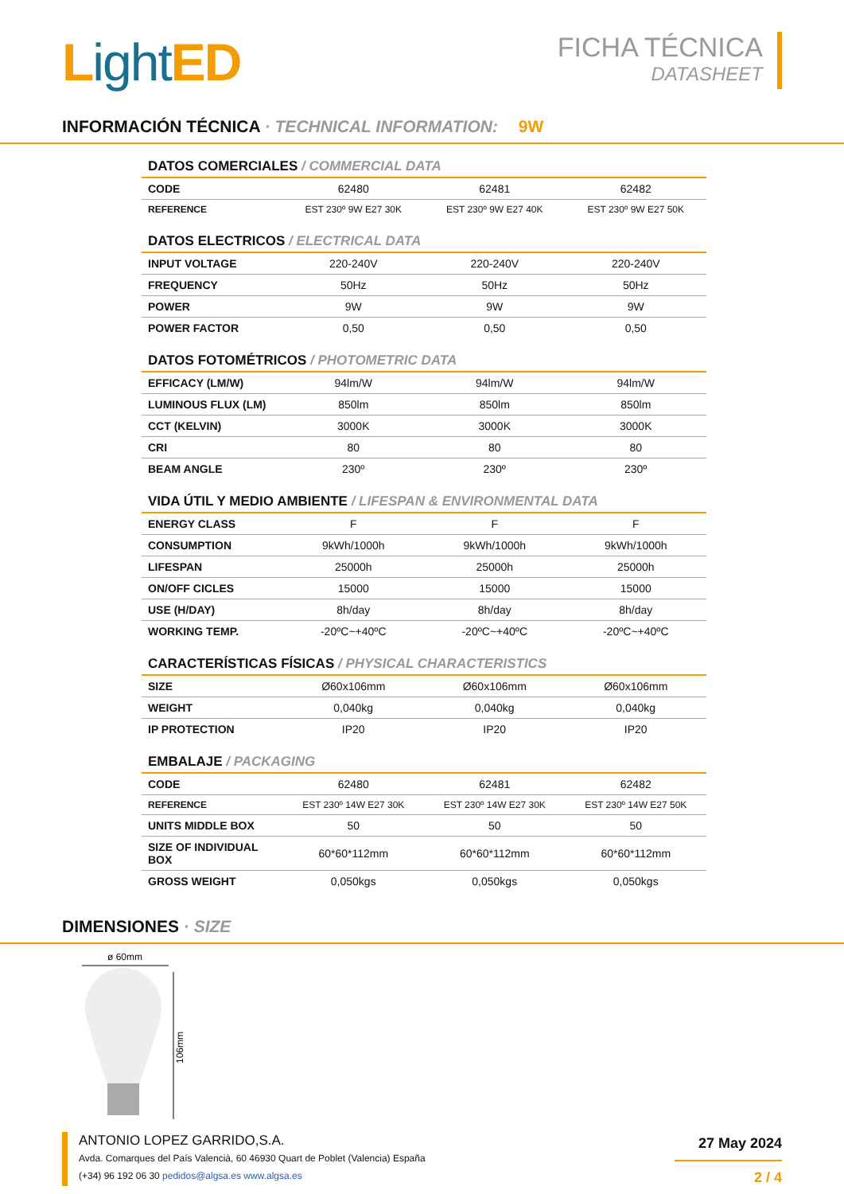Light ED
FICHA TÉCNICA
DATASHEET
INFORMACIÓN TÉCNICA · TECHNICAL INFORMATION: 9W
DATOS COMERCIALES / COMMERCIAL DATA
| CODE | 62480 | 62481 | 62482 |
| REFERENCE | EST 230º 9W E27 30K | EST 230º 9W E27 40K | EST 230º 9W E27 50K |
DATOS ELECTRICOS / ELECTRICAL DATA
| INPUT VOLTAGE | 220-240V | 220-240V | 220-240V |
| FREQUENCY | 50Hz | 50Hz | 50Hz |
| POWER | 9W | 9W | 9W |
| POWER FACTOR | 0,50 | 0,50 | 0,50 |
DATOS FOTOMÉTRICOS / PHOTOMETRIC DATA
| EFFICACY (LM/W) | 94lm/W | 94lm/W | 94lm/W |
| LUMINOUS FLUX (LM) | 850lm | 850lm | 850lm |
| CCT (KELVIN) | 3000K | 3000K | 3000K |
| CRI | 80 | 80 | 80 |
| BEAM ANGLE | 230º | 230º | 230º |
VIDA ÚTIL Y MEDIO AMBIENTE / LIFESPAN & ENVIRONMENTAL DATA
| ENERGY CLASS | F | F | F |
| CONSUMPTION | 9kWh/1000h | 9kWh/1000h | 9kWh/1000h |
| LIFESPAN | 25000h | 25000h | 25000h |
| ON/OFF CICLES | 15000 | 15000 | 15000 |
| USE (H/DAY) | 8h/day | 8h/day | 8h/day |
| WORKING TEMP. | -20ºC~+40ºC | -20ºC~+40ºC | -20ºC~+40ºC |
CARACTERÍSTICAS FÍSICAS / PHYSICAL CHARACTERISTICS
| SIZE | Ø60x106mm | Ø60x106mm | Ø60x106mm |
| WEIGHT | 0,040kg | 0,040kg | 0,040kg |
| IP PROTECTION | IP20 | IP20 | IP20 |
EMBALAJE / PACKAGING
| CODE | 62480 | 62481 | 62482 |
| REFERENCE | EST 230º 14W E27 30K | EST 230º 14W E27 30K | EST 230º 14W E27 50K |
| UNITS MIDDLE BOX | 50 | 50 | 50 |
| SIZE OF INDIVIDUAL BOX | 60*60*112mm | 60*60*112mm | 60*60*112mm |
| GROSS WEIGHT | 0,050kgs | 0,050kgs | 0,050kgs |
DIMENSIONES · SIZE
ø 60mm
106mm
ANTONIO LOPEZ GARRIDO,S.A.
Avda. Comarques del País Valencià, 60 46930 Quart de Poblet (Valencia) España
(+34) 96 192 06 30 pedidos@algsa.es www.algsa.es
27 May 2024
2 / 4